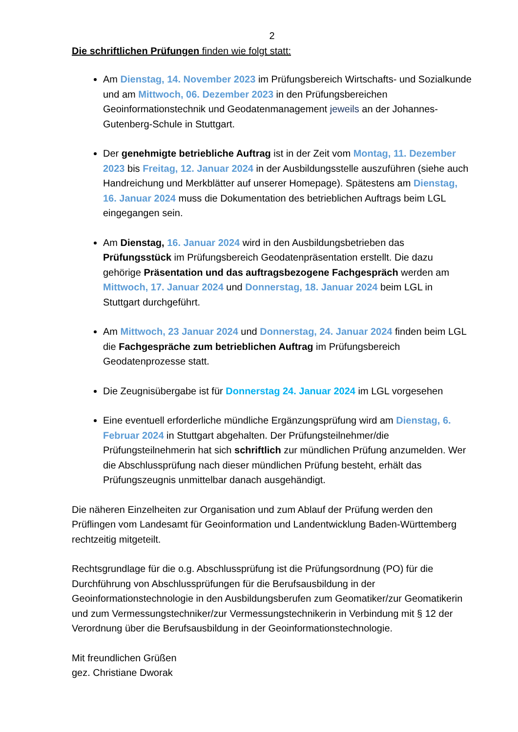2
Die schriftlichen Prüfungen finden wie folgt statt:
Am Dienstag, 14. November 2023 im Prüfungsbereich Wirtschafts- und Sozialkunde und am Mittwoch, 06. Dezember 2023 in den Prüfungsbereichen Geoinformationstechnik und Geodatenmanagement jeweils an der Johannes-Gutenberg-Schule in Stuttgart.
Der genehmigte betriebliche Auftrag ist in der Zeit vom Montag, 11. Dezember 2023 bis Freitag, 12. Januar 2024 in der Ausbildungsstelle auszuführen (siehe auch Handreichung und Merkblätter auf unserer Homepage). Spätestens am Dienstag, 16. Januar 2024 muss die Dokumentation des betrieblichen Auftrags beim LGL eingegangen sein.
Am Dienstag, 16. Januar 2024 wird in den Ausbildungsbetrieben das Prüfungsstück im Prüfungsbereich Geodatenpräsentation erstellt. Die dazu gehörige Präsentation und das auftragsbezogene Fachgespräch werden am Mittwoch, 17. Januar 2024 und Donnerstag, 18. Januar 2024 beim LGL in Stuttgart durchgeführt.
Am Mittwoch, 23 Januar 2024 und Donnerstag, 24. Januar 2024 finden beim LGL die Fachgespräche zum betrieblichen Auftrag im Prüfungsbereich Geodatenprozesse statt.
Die Zeugnisübergabe ist für Donnerstag 24. Januar 2024 im LGL vorgesehen
Eine eventuell erforderliche mündliche Ergänzungsprüfung wird am Dienstag, 6. Februar 2024 in Stuttgart abgehalten. Der Prüfungsteilnehmer/die Prüfungsteilnehmerin hat sich schriftlich zur mündlichen Prüfung anzumelden. Wer die Abschlussprüfung nach dieser mündlichen Prüfung besteht, erhält das Prüfungszeugnis unmittelbar danach ausgehändigt.
Die näheren Einzelheiten zur Organisation und zum Ablauf der Prüfung werden den Prüflingen vom Landesamt für Geoinformation und Landentwicklung Baden-Württemberg rechtzeitig mitgeteilt.
Rechtsgrundlage für die o.g. Abschlussprüfung ist die Prüfungsordnung (PO) für die Durchführung von Abschlussprüfungen für die Berufsausbildung in der Geoinformationstechnologie in den Ausbildungsberufen zum Geomatiker/zur Geomatikerin und zum Vermessungstechniker/zur Vermessungstechnikerin in Verbindung mit § 12 der Verordnung über die Berufsausbildung in der Geoinformationstechnologie.
Mit freundlichen Grüßen
gez. Christiane Dworak